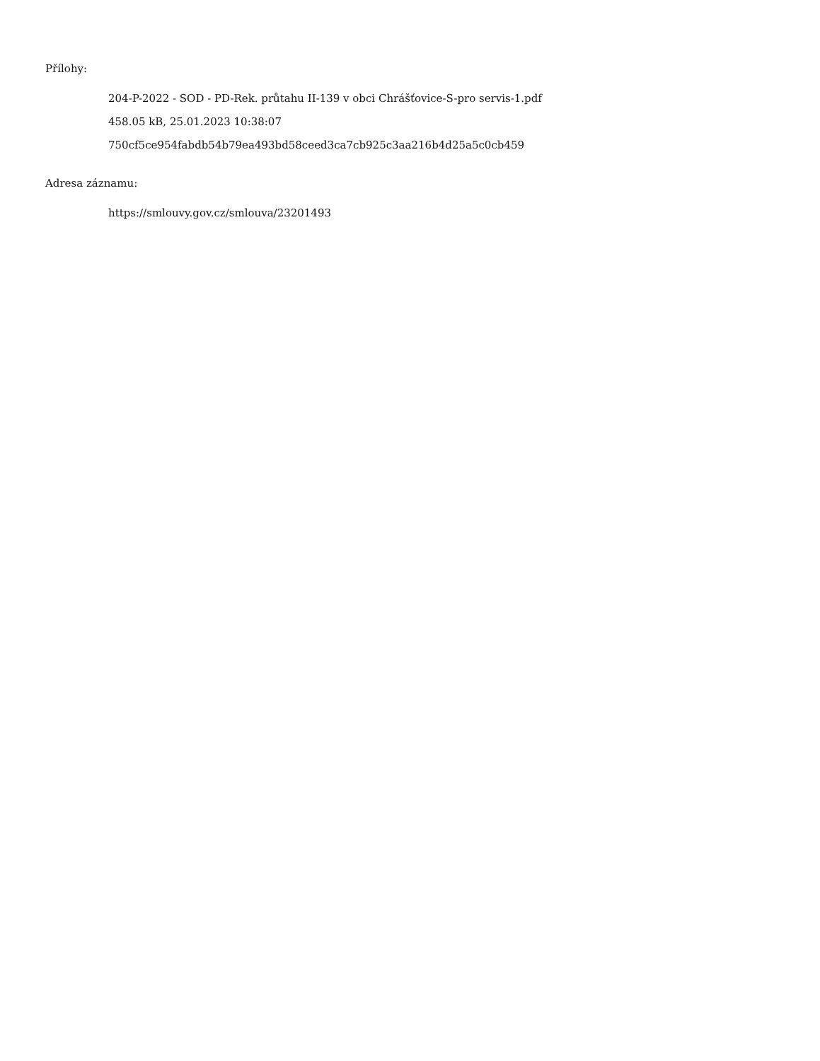Přílohy:
204-P-2022 - SOD - PD-Rek. průtahu II-139 v obci Chrášťovice-S-pro servis-1.pdf
458.05 kB, 25.01.2023 10:38:07
750cf5ce954fabdb54b79ea493bd58ceed3ca7cb925c3aa216b4d25a5c0cb459
Adresa záznamu:
https://smlouvy.gov.cz/smlouva/23201493